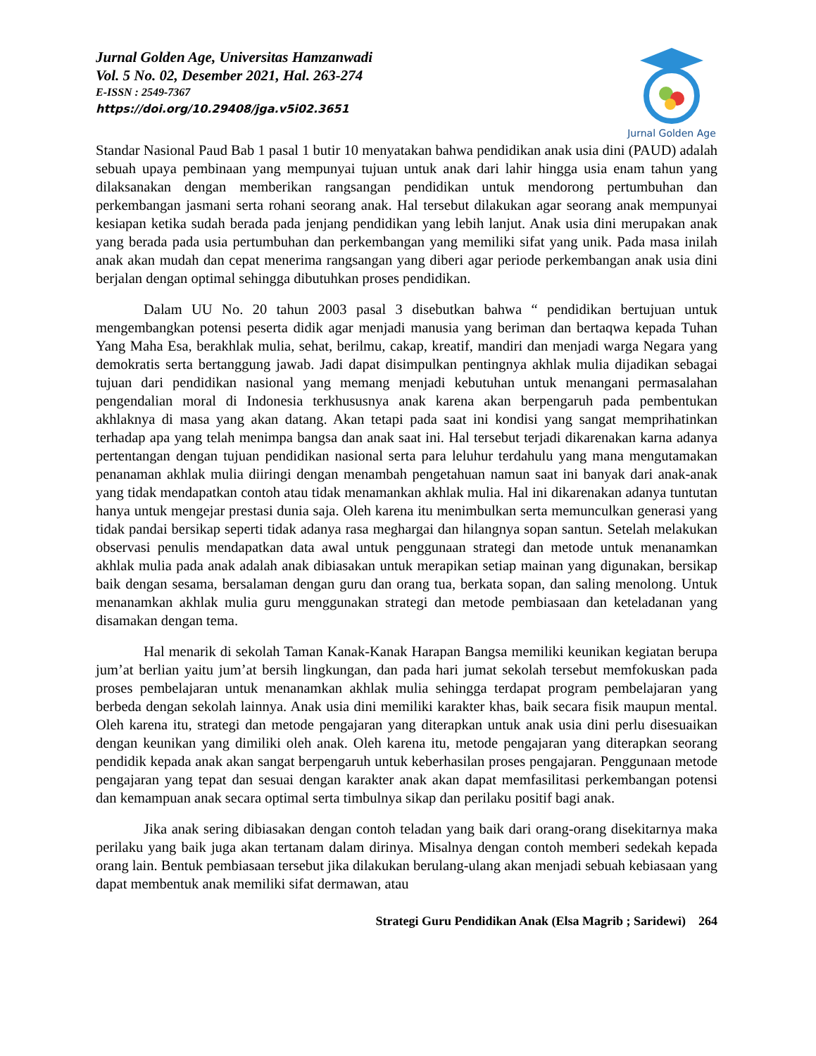Jurnal Golden Age, Universitas Hamzanwadi
Vol. 5 No. 02, Desember 2021, Hal. 263-274
E-ISSN : 2549-7367
https://doi.org/10.29408/jga.v5i02.3651
Jurnal Golden Age
Standar Nasional Paud Bab 1 pasal 1 butir 10 menyatakan bahwa pendidikan anak usia dini (PAUD) adalah sebuah upaya pembinaan yang mempunyai tujuan untuk anak dari lahir hingga usia enam tahun yang dilaksanakan dengan memberikan rangsangan pendidikan untuk mendorong pertumbuhan dan perkembangan jasmani serta rohani seorang anak. Hal tersebut dilakukan agar seorang anak mempunyai kesiapan ketika sudah berada pada jenjang pendidikan yang lebih lanjut. Anak usia dini merupakan anak yang berada pada usia pertumbuhan dan perkembangan yang memiliki sifat yang unik. Pada masa inilah anak akan mudah dan cepat menerima rangsangan yang diberi agar periode perkembangan anak usia dini berjalan dengan optimal sehingga dibutuhkan proses pendidikan.
Dalam UU No. 20 tahun 2003 pasal 3 disebutkan bahwa “ pendidikan bertujuan untuk mengembangkan potensi peserta didik agar menjadi manusia yang beriman dan bertaqwa kepada Tuhan Yang Maha Esa, berakhlak mulia, sehat, berilmu, cakap, kreatif, mandiri dan menjadi warga Negara yang demokratis serta bertanggung jawab. Jadi dapat disimpulkan pentingnya akhlak mulia dijadikan sebagai tujuan dari pendidikan nasional yang memang menjadi kebutuhan untuk menangani permasalahan pengendalian moral di Indonesia terkhususnya anak karena akan berpengaruh pada pembentukan akhlaknya di masa yang akan datang. Akan tetapi pada saat ini kondisi yang sangat memprihatinkan terhadap apa yang telah menimpa bangsa dan anak saat ini. Hal tersebut terjadi dikarenakan karna adanya pertentangan dengan tujuan pendidikan nasional serta para leluhur terdahulu yang mana mengutamakan penanaman akhlak mulia diiringi dengan menambah pengetahuan namun saat ini banyak dari anak-anak yang tidak mendapatkan contoh atau tidak menamankan akhlak mulia. Hal ini dikarenakan adanya tuntutan hanya untuk mengejar prestasi dunia saja. Oleh karena itu menimbulkan serta memunculkan generasi yang tidak pandai bersikap seperti tidak adanya rasa meghargai dan hilangnya sopan santun. Setelah melakukan observasi penulis mendapatkan data awal untuk penggunaan strategi dan metode untuk menanamkan akhlak mulia pada anak adalah anak dibiasakan untuk merapikan setiap mainan yang digunakan, bersikap baik dengan sesama, bersalaman dengan guru dan orang tua, berkata sopan, dan saling menolong. Untuk menanamkan akhlak mulia guru menggunakan strategi dan metode pembiasaan dan keteladanan yang disamakan dengan tema.
Hal menarik di sekolah Taman Kanak-Kanak Harapan Bangsa memiliki keunikan kegiatan berupa jum’at berlian yaitu jum’at bersih lingkungan, dan pada hari jumat sekolah tersebut memfokuskan pada proses pembelajaran untuk menanamkan akhlak mulia sehingga terdapat program pembelajaran yang berbeda dengan sekolah lainnya. Anak usia dini memiliki karakter khas, baik secara fisik maupun mental. Oleh karena itu, strategi dan metode pengajaran yang diterapkan untuk anak usia dini perlu disesuaikan dengan keunikan yang dimiliki oleh anak. Oleh karena itu, metode pengajaran yang diterapkan seorang pendidik kepada anak akan sangat berpengaruh untuk keberhasilan proses pengajaran. Penggunaan metode pengajaran yang tepat dan sesuai dengan karakter anak akan dapat memfasilitasi perkembangan potensi dan kemampuan anak secara optimal serta timbulnya sikap dan perilaku positif bagi anak.
Jika anak sering dibiasakan dengan contoh teladan yang baik dari orang-orang disekitarnya maka perilaku yang baik juga akan tertanam dalam dirinya. Misalnya dengan contoh memberi sedekah kepada orang lain. Bentuk pembiasaan tersebut jika dilakukan berulang-ulang akan menjadi sebuah kebiasaan yang dapat membentuk anak memiliki sifat dermawan, atau
Strategi Guru Pendidikan Anak (Elsa Magrib ; Saridewi) 264